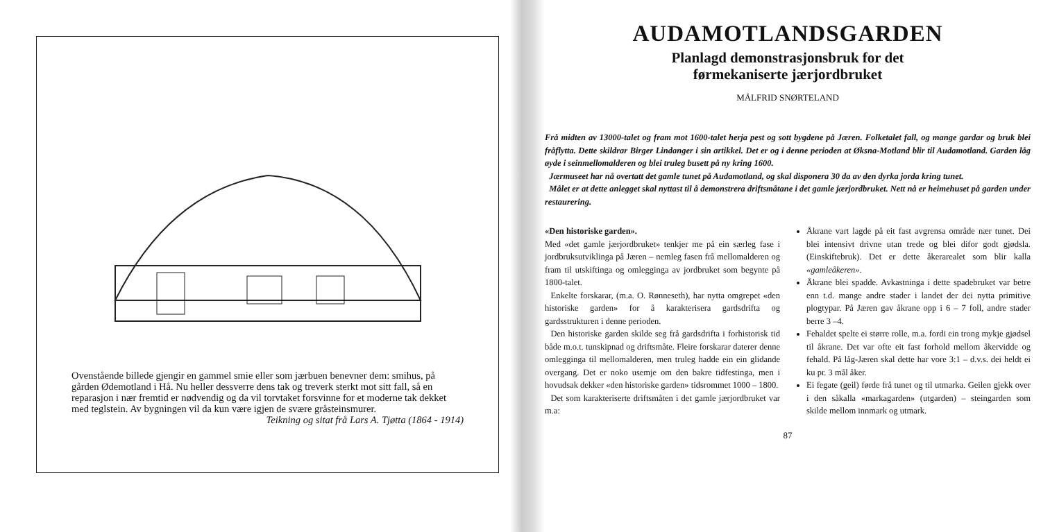Ovenstående billede gjengir en gammel smie eller som jærbuen benevner dem: smihus, på gården Ødemotland i Hå. Nu heller dessverre dens tak og treverk sterkt mot sitt fall, så en reparasjon i nær fremtid er nødvendig og da vil torvtaket forsvinne for et moderne tak dekket med teglstein. Av bygningen vil da kun være igjen de svære gråsteinsmurer.
Teikning og sitat frå Lars A. Tjøtta (1864 - 1914)
AUDAMOTLANDSGARDEN
Planlagd demonstrasjonsbruk for det
førmekaniserte jærjordbruket
MÅLFRID SNØRTELAND
Frå midten av 13000-talet og fram mot 1600-talet herja pest og sott bygdene på Jæren. Folketalet fall, og mange gardar og bruk blei fråflytta. Dette skildrar Birger Lindanger i sin artikkel. Det er og i denne perioden at Øksna-Motland blir til Audamotland. Garden låg øyde i seinmellomalderen og blei truleg busett på ny kring 1600.
Jærmuseet har nå overtatt det gamle tunet på Audamotland, og skal disponera 30 da av den dyrka jorda kring tunet.
Målet er at dette anlegget skal nyttast til å demonstrera driftsmåtane i det gamle jærjordbruket. Nett nå er heimehuset på garden under restaurering.
«Den historiske garden».
Med «det gamle jærjordbruket» tenkjer me på ein særleg fase i jordbruksutviklinga på Jæren – nemleg fasen frå mellomalderen og fram til utskiftinga og omlegginga av jordbruket som begynte på 1800-talet.
Enkelte forskarar, (m.a. O. Rønneseth), har nytta omgrepet «den historiske garden» for å karakterisera gardsdrifta og gardsstrukturen i denne perioden.
Den historiske garden skilde seg frå gardsdrifta i forhistorisk tid både m.o.t. tunskipnad og driftsmåte. Fleire forskarar daterer denne omlegginga til mellomalderen, men truleg hadde ein ein glidande overgang. Det er noko usemje om den bakre tidfestinga, men i hovudsak dekker «den historiske garden» tidsrommet 1000 – 1800.
Det som karakteriserte driftsmåten i det gamle jærjordbruket var m.a:
Åkrane vart lagde på eit fast avgrensa område nær tunet. Dei blei intensivt drivne utan trede og blei difor godt gjødsla. (Einskiftebruk). Det er dette åkerarealet som blir kalla «gamleåkeren».
Åkrane blei spadde. Avkastninga i dette spadebruket var betre enn t.d. mange andre stader i landet der dei nytta primitive plogtypar. På Jæren gav åkrane opp i 6 – 7 foll, andre stader berre 3 –4.
Fehaldet spelte ei større rolle, m.a. fordi ein trong mykje gjødsel til åkrane. Det var ofte eit fast forhold mellom åkervidde og fehald. På låg-Jæren skal dette har vore 3:1 – d.v.s. dei heldt ei ku pr. 3 mål åker.
Ei fegate (geil) førde frå tunet og til utmarka. Geilen gjekk over i den såkalla «markagarden» (utgarden) – steingarden som skilde mellom innmark og utmark.
87